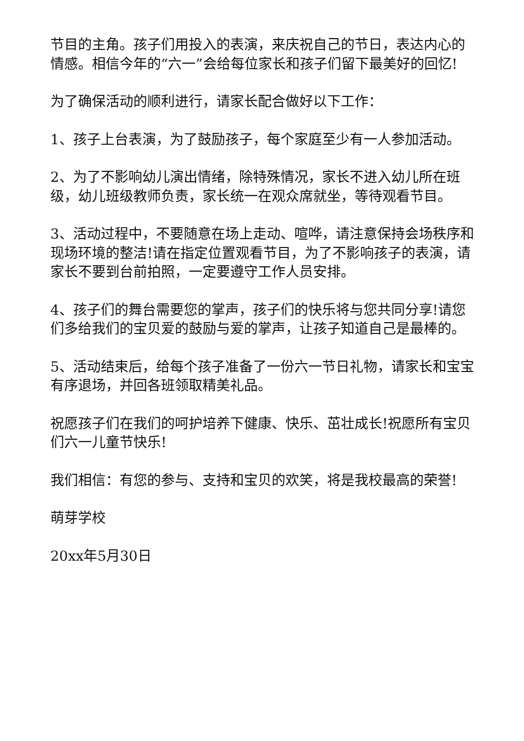节目的主角。孩子们用投入的表演，来庆祝自己的节日，表达内心的情感。相信今年的“六一”会给每位家长和孩子们留下最美好的回忆!
为了确保活动的顺利进行，请家长配合做好以下工作：
1、孩子上台表演，为了鼓励孩子，每个家庭至少有一人参加活动。
2、为了不影响幼儿演出情绪，除特殊情况，家长不进入幼儿所在班级，幼儿班级教师负责，家长统一在观众席就坐，等待观看节目。
3、活动过程中，不要随意在场上走动、喧哗，请注意保持会场秩序和现场环境的整洁!请在指定位置观看节目，为了不影响孩子的表演，请家长不要到台前拍照，一定要遵守工作人员安排。
4、孩子们的舞台需要您的掌声，孩子们的快乐将与您共同分享!请您们多给我们的宝贝爱的鼓励与爱的掌声，让孩子知道自己是最棒的。
5、活动结束后，给每个孩子准备了一份六一节日礼物，请家长和宝宝有序退场，并回各班领取精美礼品。
祝愿孩子们在我们的呵护培养下健康、快乐、茁壮成长!祝愿所有宝贝们六一儿童节快乐!
我们相信：有您的参与、支持和宝贝的欢笑，将是我校最高的荣誉!
萌芽学校
20xx年5月30日